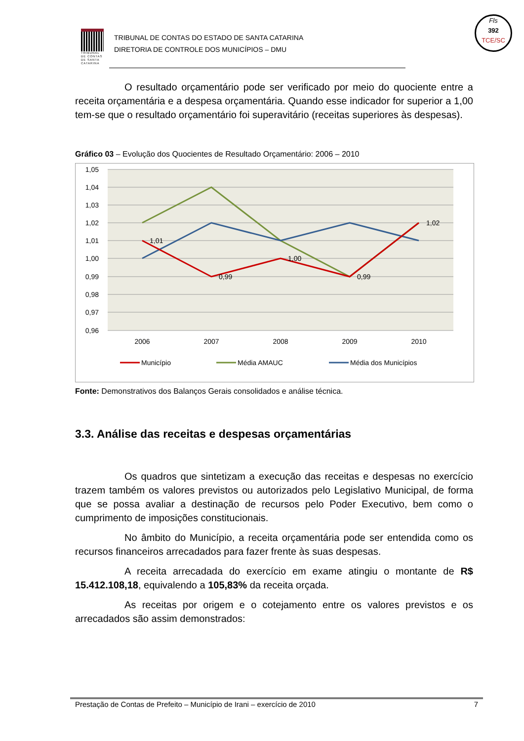TRIBUNAL DE CONTAS DE SANTA CATARINA
TRIBUNAL DE CONTAS DO ESTADO DE SANTA CATARINA
DIRETORIA DE CONTROLE DOS MUNICÍPIOS – DMU
Fls
392
TCE/SC
O resultado orçamentário pode ser verificado por meio do quociente entre a receita orçamentária e a despesa orçamentária. Quando esse indicador for superior a 1,00 tem-se que o resultado orçamentário foi superavitário (receitas superiores às despesas).
Gráfico 03 – Evolução dos Quocientes de Resultado Orçamentário: 2006 – 2010
1,05
1,04
1,03
1,02
1,01
1,00
0,99
0,98
0,97
0,96
2006
2007
2008
2009
2010
1,01
0,99
1,00
0,99
1,02
Município
Média AMAUC
Média dos Municípios
Fonte: Demonstrativos dos Balanços Gerais consolidados e análise técnica.
3.3. Análise das receitas e despesas orçamentárias
Os quadros que sintetizam a execução das receitas e despesas no exercício trazem também os valores previstos ou autorizados pelo Legislativo Municipal, de forma que se possa avaliar a destinação de recursos pelo Poder Executivo, bem como o cumprimento de imposições constitucionais.
No âmbito do Município, a receita orçamentária pode ser entendida como os recursos financeiros arrecadados para fazer frente às suas despesas.
A receita arrecadada do exercício em exame atingiu o montante de R$ 15.412.108,18, equivalendo a 105,83% da receita orçada.
As receitas por origem e o cotejamento entre os valores previstos e os arrecadados são assim demonstrados:
Prestação de Contas de Prefeito – Município de Irani – exercício de 2010 7